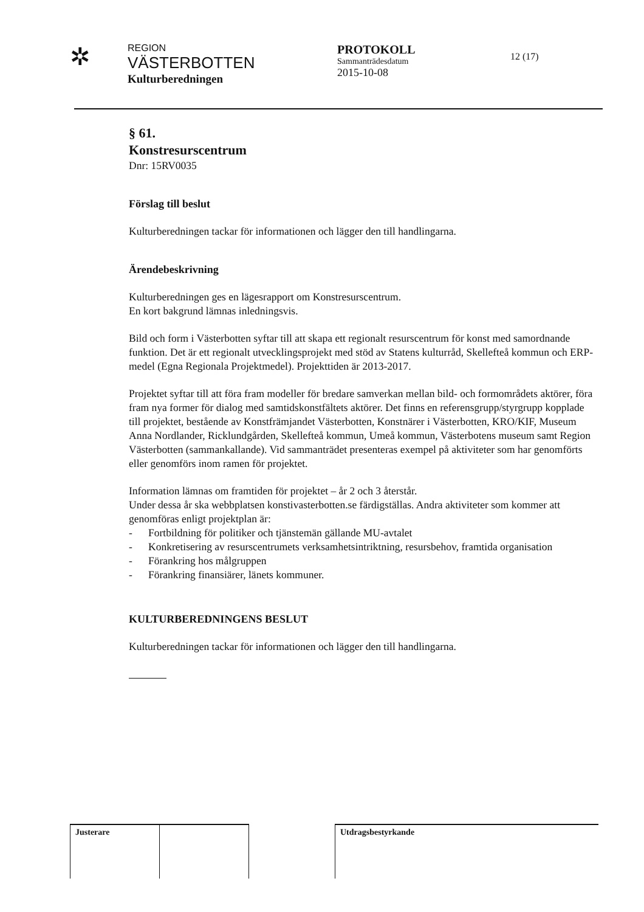✲
REGION
VÄSTERBOTTEN
Kulturberedningen
PROTOKOLL
Sammanträdesdatum
2015-10-08
12 (17)
§ 61.
Konstresurscentrum
Dnr: 15RV0035
Förslag till beslut
Kulturberedningen tackar för informationen och lägger den till handlingarna.
Ärendebeskrivning
Kulturberedningen ges en lägesrapport om Konstresurscentrum.
En kort bakgrund lämnas inledningsvis.
Bild och form i Västerbotten syftar till att skapa ett regionalt resurscentrum för konst med samordnande funktion. Det är ett regionalt utvecklingsprojekt med stöd av Statens kulturråd, Skellefteå kommun och ERP-medel (Egna Regionala Projektmedel). Projekttiden är 2013-2017.
Projektet syftar till att föra fram modeller för bredare samverkan mellan bild- och formområdets aktörer, föra fram nya former för dialog med samtidskonstfältets aktörer. Det finns en referensgrupp/styrgrupp kopplade till projektet, bestående av Konstfrämjandet Västerbotten, Konstnärer i Västerbotten, KRO/KIF, Museum Anna Nordlander, Ricklundgården, Skellefteå kommun, Umeå kommun, Västerbotens museum samt Region Västerbotten (sammankallande). Vid sammanträdet presenteras exempel på aktiviteter som har genomförts eller genomförs inom ramen för projektet.
Information lämnas om framtiden för projektet – år 2 och 3 återstår.
Under dessa år ska webbplatsen konstivasterbotten.se färdigställas. Andra aktiviteter som kommer att genomföras enligt projektplan är:
- Fortbildning för politiker och tjänstemän gällande MU-avtalet
- Konkretisering av resurscentrumets verksamhetsintriktning, resursbehov, framtida organisation
- Förankring hos målgruppen
- Förankring finansiärer, länets kommuner.
KULTURBEREDNINGENS BESLUT
Kulturberedningen tackar för informationen och lägger den till handlingarna.
| Justerare | | | Utdragsbestyrkande |